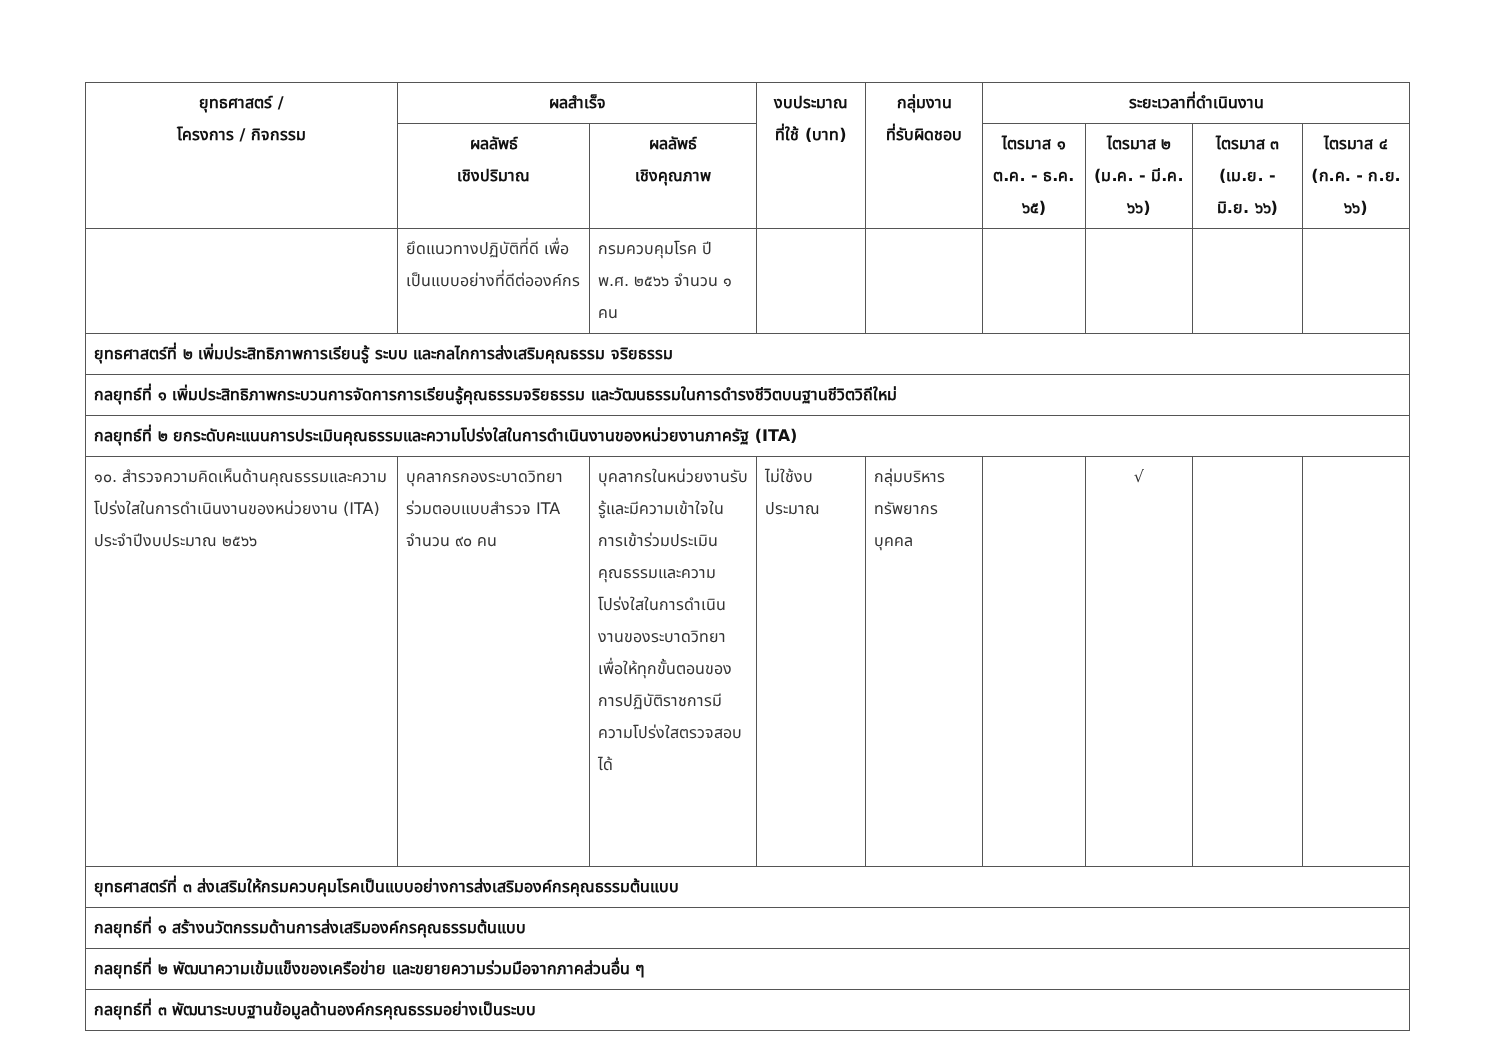| ยุทธศาสตร์ / โครงการ / กิจกรรม | ผลสำเร็จ | | งบประมาณ ที่ใช้ (บาท) | กลุ่มงาน ที่รับผิดชอบ | ระยะเวลาที่ดำเนินงาน | | | |
| --- | --- | --- | --- | --- | --- | --- | --- | --- |
| | ผลลัพธ์ เชิงปริมาณ | ผลลัพธ์ เชิงคุณภาพ | | | ไตรมาส ๑ ต.ค. - ธ.ค. ๖๕) | ไตรมาส ๒ (ม.ค. - มี.ค. ๖๖) | ไตรมาส ๓ (เม.ย. - มิ.ย. ๖๖) | ไตรมาส ๔ (ก.ค. - ก.ย. ๖๖) |
| | ยึดแนวทางปฏิบัติที่ดี เพื่อเป็นแบบอย่างที่ดีต่อองค์กร | กรมควบคุมโรค ปี พ.ศ. ๒๕๖๖ จำนวน ๑ คน | | | | | | |
| ยุทธศาสตร์ที่ ๒ เพิ่มประสิทธิภาพการเรียนรู้ ระบบ และกลไกการส่งเสริมคุณธรรม จริยธรรม | | | | | | | | |
| กลยุทธ์ที่ ๑ เพิ่มประสิทธิภาพกระบวนการจัดการการเรียนรู้คุณธรรมจริยธรรม และวัฒนธรรมในการดำรงชีวิตบนฐานชีวิตวิถีใหม่ | | | | | | | | |
| กลยุทธ์ที่ ๒ ยกระดับคะแนนการประเมินคุณธรรมและความโปร่งใสในการดำเนินงานของหน่วยงานภาครัฐ (ITA) | | | | | | | | |
| ๑๐. สำรวจความคิดเห็นด้านคุณธรรมและความโปร่งใสในการดำเนินงานของหน่วยงาน (ITA) ประจำปีงบประมาณ ๒๕๖๖ | บุคลากรกองระบาดวิทยาร่วมตอบแบบสำรวจ ITA จำนวน ๙๐ คน | บุคลากรในหน่วยงานรับรู้และมีความเข้าใจในการเข้าร่วมประเมินคุณธรรมและความโปร่งใสในการดำเนินงานของระบาดวิทยาเพื่อให้ทุกขั้นตอนของการปฏิบัติราชการมีความโปร่งใสตรวจสอบได้ | ไม่ใช้งบประมาณ | กลุ่มบริหารทรัพยากรบุคคล | | √ | | |
| ยุทธศาสตร์ที่ ๓ ส่งเสริมให้กรมควบคุมโรคเป็นแบบอย่างการส่งเสริมองค์กรคุณธรรมต้นแบบ | | | | | | | | |
| กลยุทธ์ที่ ๑ สร้างนวัตกรรมด้านการส่งเสริมองค์กรคุณธรรมต้นแบบ | | | | | | | | |
| กลยุทธ์ที่ ๒ พัฒนาความเข้มแข็งของเครือข่าย และขยายความร่วมมือจากภาคส่วนอื่น ๆ | | | | | | | | |
| กลยุทธ์ที่ ๓ พัฒนาระบบฐานข้อมูลด้านองค์กรคุณธรรมอย่างเป็นระบบ | | | | | | | | |